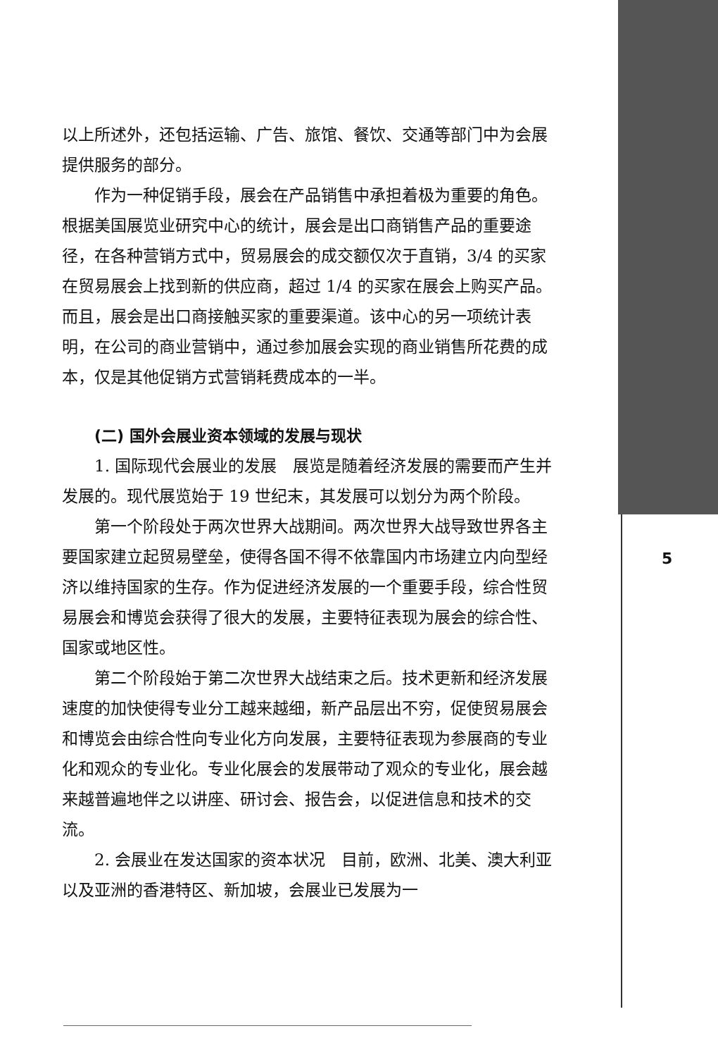以上所述外，还包括运输、广告、旅馆、餐饮、交通等部门中为会展提供服务的部分。
作为一种促销手段，展会在产品销售中承担着极为重要的角色。根据美国展览业研究中心的统计，展会是出口商销售产品的重要途径，在各种营销方式中，贸易展会的成交额仅次于直销，3/4 的买家在贸易展会上找到新的供应商，超过 1/4 的买家在展会上购买产品。而且，展会是出口商接触买家的重要渠道。该中心的另一项统计表明，在公司的商业营销中，通过参加展会实现的商业销售所花费的成本，仅是其他促销方式营销耗费成本的一半。
(二) 国外会展业资本领域的发展与现状
1. 国际现代会展业的发展　展览是随着经济发展的需要而产生并发展的。现代展览始于 19 世纪末，其发展可以划分为两个阶段。
第一个阶段处于两次世界大战期间。两次世界大战导致世界各主要国家建立起贸易壁垒，使得各国不得不依靠国内市场建立内向型经济以维持国家的生存。作为促进经济发展的一个重要手段，综合性贸易展会和博览会获得了很大的发展，主要特征表现为展会的综合性、国家或地区性。
第二个阶段始于第二次世界大战结束之后。技术更新和经济发展速度的加快使得专业分工越来越细，新产品层出不穷，促使贸易展会和博览会由综合性向专业化方向发展，主要特征表现为参展商的专业化和观众的专业化。专业化展会的发展带动了观众的专业化，展会越来越普遍地伴之以讲座、研讨会、报告会，以促进信息和技术的交流。
2. 会展业在发达国家的资本状况　目前，欧洲、北美、澳大利亚以及亚洲的香港特区、新加坡，会展业已发展为一
5